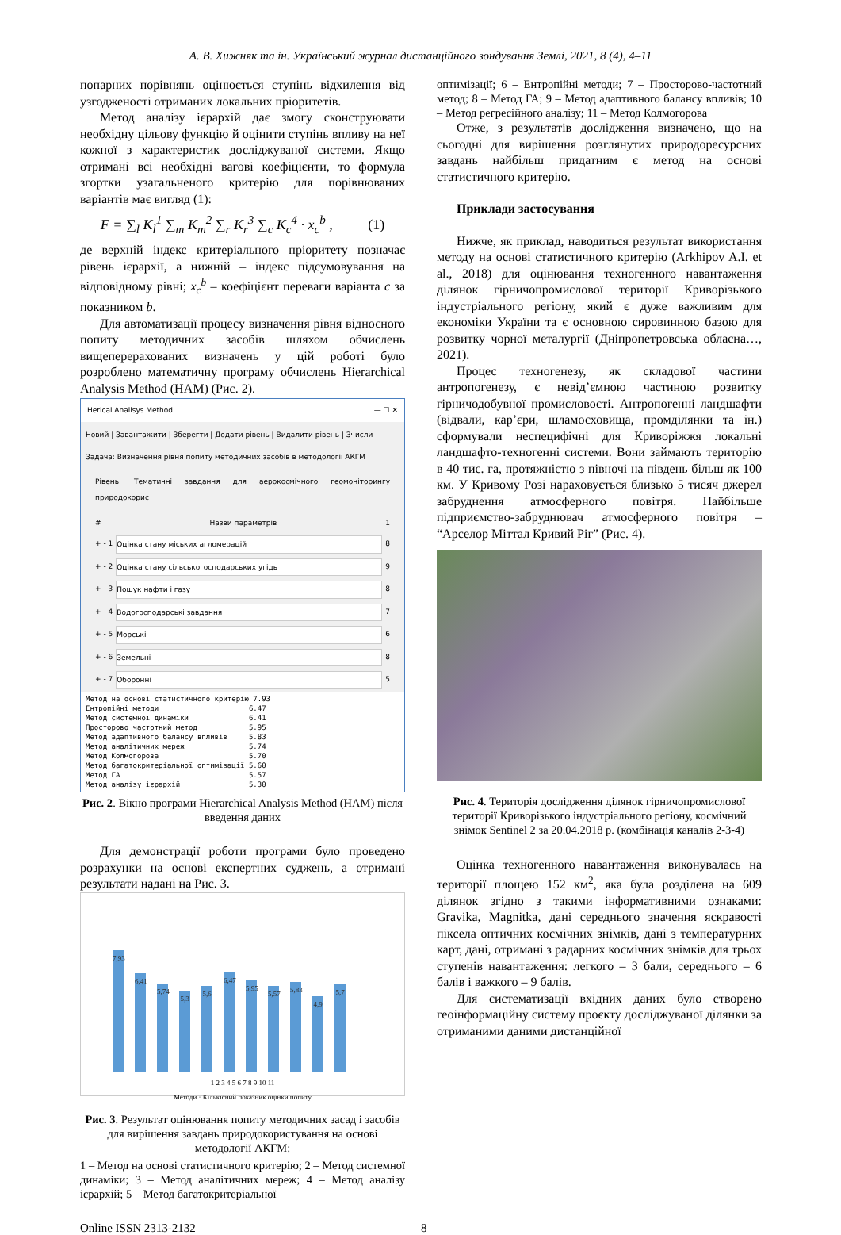А. В. Хижняк та ін. Український журнал дистанційного зондування Землі, 2021, 8 (4), 4–11
попарних порівнянь оцінюється ступінь відхилення від узгодженості отриманих локальних пріоритетів.
Метод аналізу ієрархій дає змогу сконструювати необхідну цільову функцію й оцінити ступінь впливу на неї кожної з характеристик досліджуваної системи. Якщо отримані всі необхідні вагові коефіцієнти, то формула згортки узагальненого критерію для порівнюваних варіантів має вигляд (1):
F = ∑<sub>l</sub> K<sub>l</sub><sup>1</sup> ∑<sub>m</sub> K<sub>m</sub><sup>2</sup> ∑<sub>r</sub> K<sub>r</sub><sup>3</sup> ∑<sub>c</sub> K<sub>c</sub><sup>4</sup> · x<sub>c</sub><sup>b</sup> , (1)
де верхній індекс критеріального пріоритету позначає рівень ієрархії, а нижній – індекс підсумовування на відповідному рівні; x<sub>c</sub><sup>b</sup> – коефіцієнт переваги варіанта c за показником b.
Для автоматизації процесу визначення рівня відносного попиту методичних засобів шляхом обчислень вищеперерахованих визначень у цій роботі було розроблено математичну програму обчислень Hierarchical Analysis Method (HAM) (Рис. 2).
Herical Analisys Method — ☐ ✕
Новий | Завантажити | Зберегти | Додати рівень | Видалити рівень | Зчисли
Задача: Визначення рівня попиту методичних засобів в методології АКГМ
Рівень: Тематичні завдання для аерокосмічного геомоніторингу природокорис
# Назви параметрів 1
+ - 1 Оцінка стану міських агломерацій 8
+ - 2 Оцінка стану сільськогосподарських угідь 9
+ - 3 Пошук нафти і газу 8
+ - 4 Водогосподарські завдання 7
+ - 5 Морські 6
+ - 6 Земельні 8
+ - 7 Оборонні 5
Метод на основі статистичного критерію 7.93 Ентропійні методи 6.47 Метод системної динаміки 6.41 Просторово частотний метод 5.95 Метод адаптивного балансу впливів 5.83 Метод аналітичних мереж 5.74 Метод Колмогорова 5.70 Метод багатокритеріальної оптимізації 5.60 Метод ГА 5.57 Метод аналізу ієрархій 5.30
Рис. 2. Вікно програми Hierarchical Analysis Method (HAM) після введення даних
Для демонстрації роботи програми було проведено розрахунки на основі експертних суджень, а отримані результати надані на Рис. 3.
7,93
6,41
5,74
5,3
5,6
6,47
5,95
5,57
5,83
4,9
5,7
1 2 3 4 5 6 7 8 9 10 11
Методи · Кількісний показник оцінки попиту
Рис. 3. Результат оцінювання попиту методичних засад і засобів для вирішення завдань природокористування на основі методології АКГМ:
1 – Метод на основі статистичного критерію; 2 – Метод системної динаміки; 3 – Метод аналітичних мереж; 4 – Метод аналізу ієрархій; 5 – Метод багатокритеріальної
оптимізації; 6 – Ентропійні методи; 7 – Просторово-частотний метод; 8 – Метод ГА; 9 – Метод адаптивного балансу впливів; 10 – Метод регресійного аналізу; 11 – Метод Колмогорова
Отже, з результатів дослідження визначено, що на сьогодні для вирішення розглянутих природоресурсних завдань найбільш придатним є метод на основі статистичного критерію.
Приклади застосування
Нижче, як приклад, наводиться результат використання методу на основі статистичного критерію (Arkhipov A.I. et al., 2018) для оцінювання техногенного навантаження ділянок гірничопромислової території Криворізького індустріального регіону, який є дуже важливим для економіки України та є основною сировинною базою для розвитку чорної металургії (Дніпропетровська обласна…, 2021).
Процес техногенезу, як складової частини антропогенезу, є невід’ємною частиною розвитку гірничодобувної промисловості. Антропогенні ландшафти (відвали, кар’єри, шламосховища, промділянки та ін.) сформували неспецифічні для Криворіжжя локальні ландшафто-техногенні системи. Вони займають територію в 40 тис. га, протяжністю з півночі на південь більш як 100 км. У Кривому Розі нараховується близько 5 тисяч джерел забруднення атмосферного повітря. Найбільше підприємство-забруднювач атмосферного повітря – “Арселор Міттал Кривий Ріг” (Рис. 4).
Рис. 4. Територія дослідження ділянок гірничопромислової території Криворізького індустріального регіону, космічний знімок Sentinel 2 за 20.04.2018 р. (комбінація каналів 2-3-4)
Оцінка техногенного навантаження виконувалась на території площею 152 км<sup>2</sup>, яка була розділена на 609 ділянок згідно з такими інформативними ознаками: Gravika, Magnitka, дані середнього значення яскравості піксела оптичних космічних знімків, дані з температурних карт, дані, отримані з радарних космічних знімків для трьох ступенів навантаження: легкого – 3 бали, середнього – 6 балів і важкого – 9 балів.
Для систематизації вхідних даних було створено геоінформаційну систему проєкту досліджуваної ділянки за отриманими даними дистанційної
Online ISSN 2313-2132 8